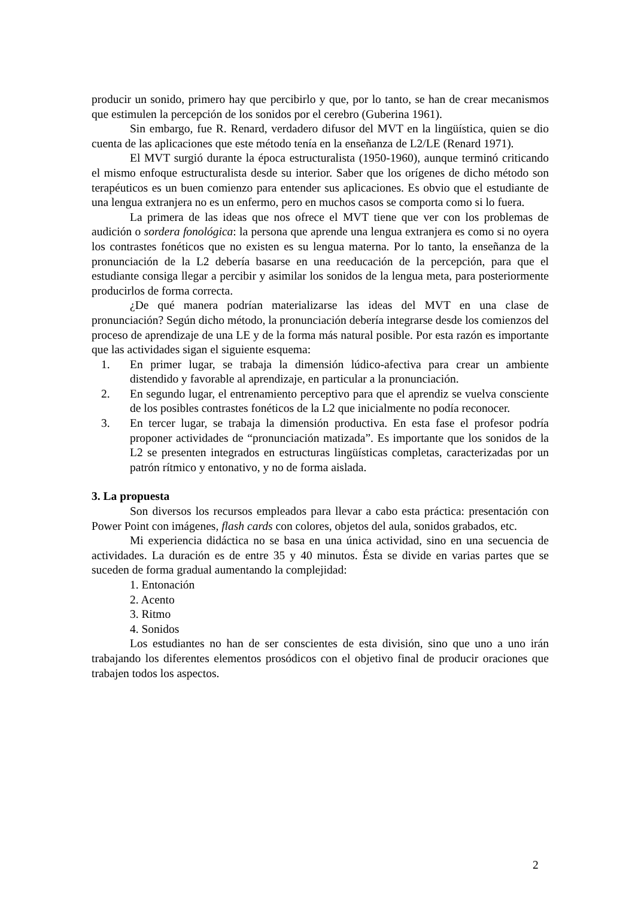producir un sonido, primero hay que percibirlo y que, por lo tanto, se han de crear mecanismos que estimulen la percepción de los sonidos por el cerebro (Guberina 1961).
Sin embargo, fue R. Renard, verdadero difusor del MVT en la lingüística, quien se dio cuenta de las aplicaciones que este método tenía en la enseñanza de L2/LE (Renard 1971).
El MVT surgió durante la época estructuralista (1950-1960), aunque terminó criticando el mismo enfoque estructuralista desde su interior. Saber que los orígenes de dicho método son terapéuticos es un buen comienzo para entender sus aplicaciones. Es obvio que el estudiante de una lengua extranjera no es un enfermo, pero en muchos casos se comporta como si lo fuera.
La primera de las ideas que nos ofrece el MVT tiene que ver con los problemas de audición o sordera fonológica: la persona que aprende una lengua extranjera es como si no oyera los contrastes fonéticos que no existen es su lengua materna. Por lo tanto, la enseñanza de la pronunciación de la L2 debería basarse en una reeducación de la percepción, para que el estudiante consiga llegar a percibir y asimilar los sonidos de la lengua meta, para posteriormente producirlos de forma correcta.
¿De qué manera podrían materializarse las ideas del MVT en una clase de pronunciación? Según dicho método, la pronunciación debería integrarse desde los comienzos del proceso de aprendizaje de una LE y de la forma más natural posible. Por esta razón es importante que las actividades sigan el siguiente esquema:
1. En primer lugar, se trabaja la dimensión lúdico-afectiva para crear un ambiente distendido y favorable al aprendizaje, en particular a la pronunciación.
2. En segundo lugar, el entrenamiento perceptivo para que el aprendiz se vuelva consciente de los posibles contrastes fonéticos de la L2 que inicialmente no podía reconocer.
3. En tercer lugar, se trabaja la dimensión productiva. En esta fase el profesor podría proponer actividades de “pronunciación matizada”. Es importante que los sonidos de la L2 se presenten integrados en estructuras lingüísticas completas, caracterizadas por un patrón rítmico y entonativo, y no de forma aislada.
3. La propuesta
Son diversos los recursos empleados para llevar a cabo esta práctica: presentación con Power Point con imágenes, flash cards con colores, objetos del aula, sonidos grabados, etc.
Mi experiencia didáctica no se basa en una única actividad, sino en una secuencia de actividades. La duración es de entre 35 y 40 minutos. Ésta se divide en varias partes que se suceden de forma gradual aumentando la complejidad:
1. Entonación
2. Acento
3. Ritmo
4. Sonidos
Los estudiantes no han de ser conscientes de esta división, sino que uno a uno irán trabajando los diferentes elementos prosódicos con el objetivo final de producir oraciones que trabajen todos los aspectos.
2